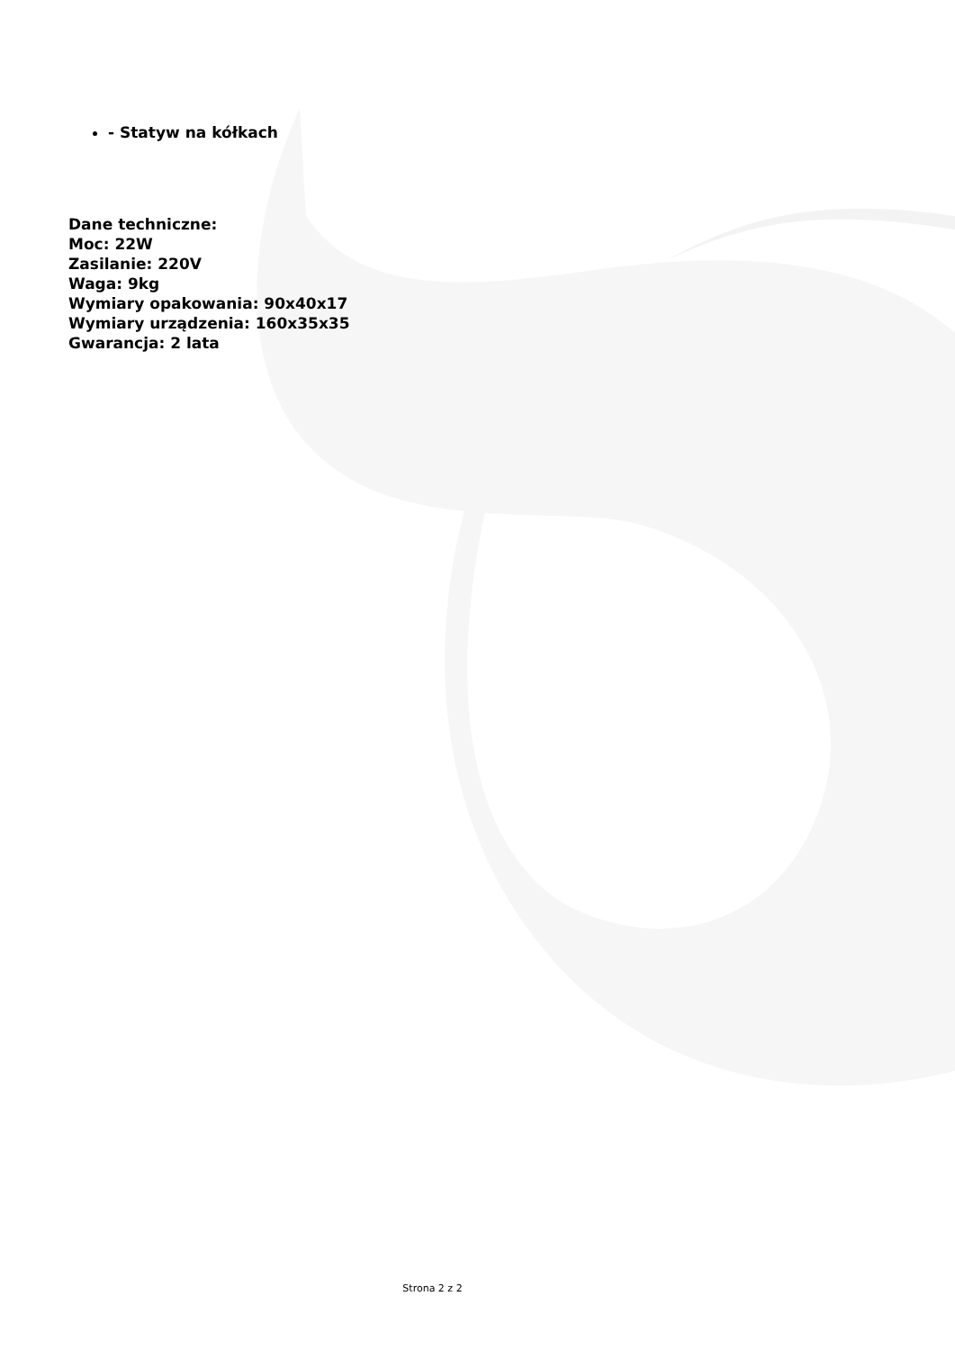- Statyw na kółkach
Dane techniczne:
Moc: 22W
Zasilanie: 220V
Waga: 9kg
Wymiary opakowania: 90x40x17
Wymiary urządzenia: 160x35x35
Gwarancja: 2 lata
Strona 2 z 2